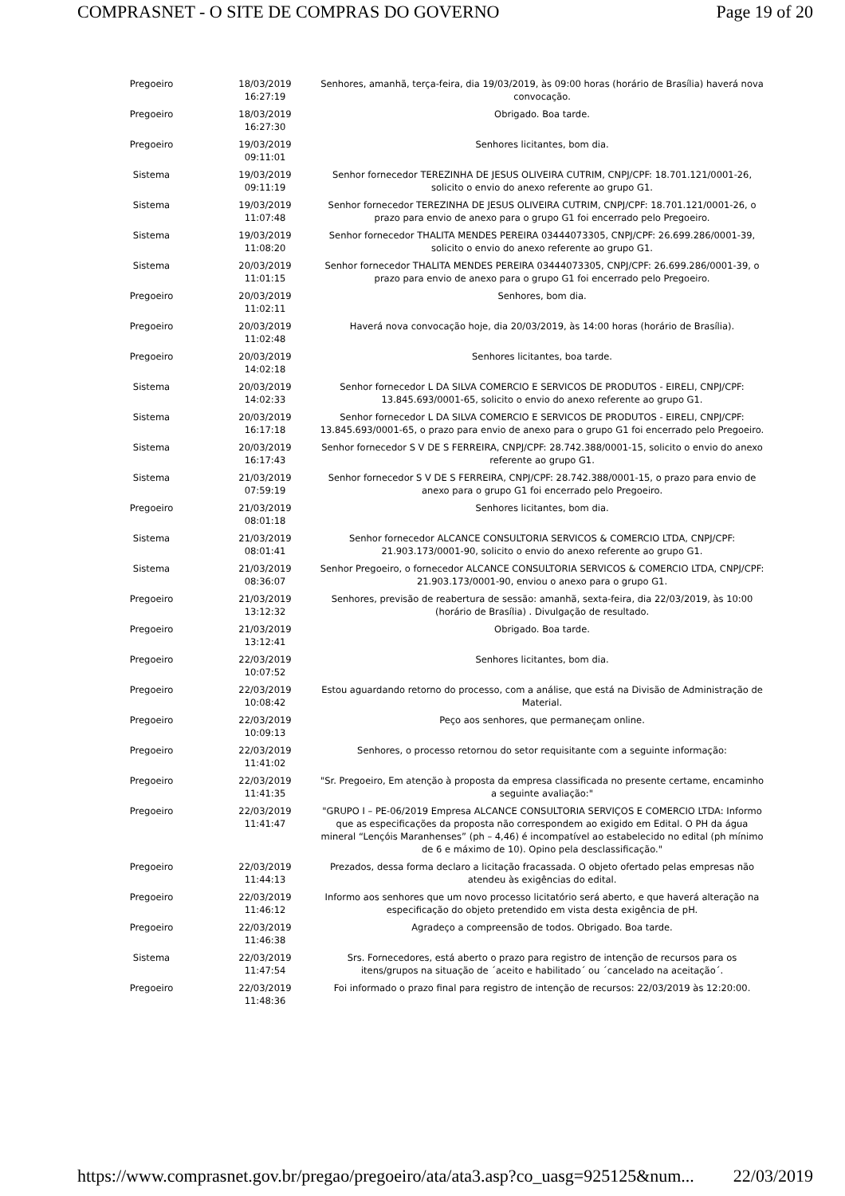COMPRASNET - O SITE DE COMPRAS DO GOVERNO Page 19 of 20
| Pregoeiro | 18/03/2019 16:27:19 | Senhores, amanhã, terça-feira, dia 19/03/2019, às 09:00 horas (horário de Brasília) haverá nova convocação. |
| Pregoeiro | 18/03/2019 16:27:30 | Obrigado. Boa tarde. |
| Pregoeiro | 19/03/2019 09:11:01 | Senhores licitantes, bom dia. |
| Sistema | 19/03/2019 09:11:19 | Senhor fornecedor TEREZINHA DE JESUS OLIVEIRA CUTRIM, CNPJ/CPF: 18.701.121/0001-26, solicito o envio do anexo referente ao grupo G1. |
| Sistema | 19/03/2019 11:07:48 | Senhor fornecedor TEREZINHA DE JESUS OLIVEIRA CUTRIM, CNPJ/CPF: 18.701.121/0001-26, o prazo para envio de anexo para o grupo G1 foi encerrado pelo Pregoeiro. |
| Sistema | 19/03/2019 11:08:20 | Senhor fornecedor THALITA MENDES PEREIRA 03444073305, CNPJ/CPF: 26.699.286/0001-39, solicito o envio do anexo referente ao grupo G1. |
| Sistema | 20/03/2019 11:01:15 | Senhor fornecedor THALITA MENDES PEREIRA 03444073305, CNPJ/CPF: 26.699.286/0001-39, o prazo para envio de anexo para o grupo G1 foi encerrado pelo Pregoeiro. |
| Pregoeiro | 20/03/2019 11:02:11 | Senhores, bom dia. |
| Pregoeiro | 20/03/2019 11:02:48 | Haverá nova convocação hoje, dia 20/03/2019, às 14:00 horas (horário de Brasília). |
| Pregoeiro | 20/03/2019 14:02:18 | Senhores licitantes, boa tarde. |
| Sistema | 20/03/2019 14:02:33 | Senhor fornecedor L DA SILVA COMERCIO E SERVICOS DE PRODUTOS - EIRELI, CNPJ/CPF: 13.845.693/0001-65, solicito o envio do anexo referente ao grupo G1. |
| Sistema | 20/03/2019 16:17:18 | Senhor fornecedor L DA SILVA COMERCIO E SERVICOS DE PRODUTOS - EIRELI, CNPJ/CPF: 13.845.693/0001-65, o prazo para envio de anexo para o grupo G1 foi encerrado pelo Pregoeiro. |
| Sistema | 20/03/2019 16:17:43 | Senhor fornecedor S V DE S FERREIRA, CNPJ/CPF: 28.742.388/0001-15, solicito o envio do anexo referente ao grupo G1. |
| Sistema | 21/03/2019 07:59:19 | Senhor fornecedor S V DE S FERREIRA, CNPJ/CPF: 28.742.388/0001-15, o prazo para envio de anexo para o grupo G1 foi encerrado pelo Pregoeiro. |
| Pregoeiro | 21/03/2019 08:01:18 | Senhores licitantes, bom dia. |
| Sistema | 21/03/2019 08:01:41 | Senhor fornecedor ALCANCE CONSULTORIA SERVICOS & COMERCIO LTDA, CNPJ/CPF: 21.903.173/0001-90, solicito o envio do anexo referente ao grupo G1. |
| Sistema | 21/03/2019 08:36:07 | Senhor Pregoeiro, o fornecedor ALCANCE CONSULTORIA SERVICOS & COMERCIO LTDA, CNPJ/CPF: 21.903.173/0001-90, enviou o anexo para o grupo G1. |
| Pregoeiro | 21/03/2019 13:12:32 | Senhores, previsão de reabertura de sessão: amanhã, sexta-feira, dia 22/03/2019, às 10:00 (horário de Brasília) . Divulgação de resultado. |
| Pregoeiro | 21/03/2019 13:12:41 | Obrigado. Boa tarde. |
| Pregoeiro | 22/03/2019 10:07:52 | Senhores licitantes, bom dia. |
| Pregoeiro | 22/03/2019 10:08:42 | Estou aguardando retorno do processo, com a análise, que está na Divisão de Administração de Material. |
| Pregoeiro | 22/03/2019 10:09:13 | Peço aos senhores, que permaneçam online. |
| Pregoeiro | 22/03/2019 11:41:02 | Senhores, o processo retornou do setor requisitante com a seguinte informação: |
| Pregoeiro | 22/03/2019 11:41:35 | "Sr. Pregoeiro, Em atenção à proposta da empresa classificada no presente certame, encaminho a seguinte avaliação:" |
| Pregoeiro | 22/03/2019 11:41:47 | "GRUPO I – PE-06/2019 Empresa ALCANCE CONSULTORIA SERVIÇOS E COMERCIO LTDA: Informo que as especificações da proposta não correspondem ao exigido em Edital. O PH da água mineral “Lençóis Maranhenses” (ph – 4,46) é incompatível ao estabelecido no edital (ph mínimo de 6 e máximo de 10). Opino pela desclassificação." |
| Pregoeiro | 22/03/2019 11:44:13 | Prezados, dessa forma declaro a licitação fracassada. O objeto ofertado pelas empresas não atendeu às exigências do edital. |
| Pregoeiro | 22/03/2019 11:46:12 | Informo aos senhores que um novo processo licitatório será aberto, e que haverá alteração na especificação do objeto pretendido em vista desta exigência de pH. |
| Pregoeiro | 22/03/2019 11:46:38 | Agradeço a compreensão de todos. Obrigado. Boa tarde. |
| Sistema | 22/03/2019 11:47:54 | Srs. Fornecedores, está aberto o prazo para registro de intenção de recursos para os itens/grupos na situação de ´aceito e habilitado´ ou ´cancelado na aceitação´. |
| Pregoeiro | 22/03/2019 11:48:36 | Foi informado o prazo final para registro de intenção de recursos: 22/03/2019 às 12:20:00. |
https://www.comprasnet.gov.br/pregao/pregoeiro/ata/ata3.asp?co_uasg=925125&num... 22/03/2019